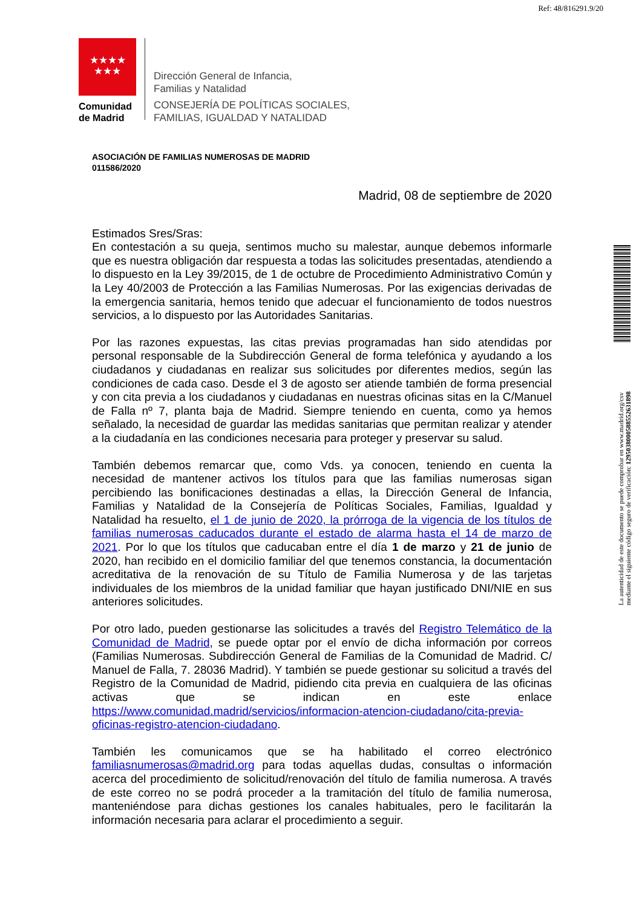Ref: 48/816291.9/20
★★★★
★★★
Comunidad
de Madrid
Dirección General de Infancia,
Familias y Natalidad
CONSEJERÍA DE POLÍTICAS SOCIALES,
FAMILIAS, IGUALDAD Y NATALIDAD
ASOCIACIÓN DE FAMILIAS NUMEROSAS DE MADRID
011586/2020
Madrid, 08 de septiembre de 2020
Estimados Sres/Sras:
En contestación a su queja, sentimos mucho su malestar, aunque debemos informarle que es nuestra obligación dar respuesta a todas las solicitudes presentadas, atendiendo a lo dispuesto en la Ley 39/2015, de 1 de octubre de Procedimiento Administrativo Común y la Ley 40/2003 de Protección a las Familias Numerosas. Por las exigencias derivadas de la emergencia sanitaria, hemos tenido que adecuar el funcionamiento de todos nuestros servicios, a lo dispuesto por las Autoridades Sanitarias.
Por las razones expuestas, las citas previas programadas han sido atendidas por personal responsable de la Subdirección General de forma telefónica y ayudando a los ciudadanos y ciudadanas en realizar sus solicitudes por diferentes medios, según las condiciones de cada caso. Desde el 3 de agosto ser atiende también de forma presencial y con cita previa a los ciudadanos y ciudadanas en nuestras oficinas sitas en la C/Manuel de Falla nº 7, planta baja de Madrid. Siempre teniendo en cuenta, como ya hemos señalado, la necesidad de guardar las medidas sanitarias que permitan realizar y atender a la ciudadanía en las condiciones necesaria para proteger y preservar su salud.
También debemos remarcar que, como Vds. ya conocen, teniendo en cuenta la necesidad de mantener activos los títulos para que las familias numerosas sigan percibiendo las bonificaciones destinadas a ellas, la Dirección General de Infancia, Familias y Natalidad de la Consejería de Políticas Sociales, Familias, Igualdad y Natalidad ha resuelto, el 1 de junio de 2020, la prórroga de la vigencia de los títulos de familias numerosas caducados durante el estado de alarma hasta el 14 de marzo de 2021. Por lo que los títulos que caducaban entre el día 1 de marzo y 21 de junio de 2020, han recibido en el domicilio familiar del que tenemos constancia, la documentación acreditativa de la renovación de su Título de Familia Numerosa y de las tarjetas individuales de los miembros de la unidad familiar que hayan justificado DNI/NIE en sus anteriores solicitudes.
Por otro lado, pueden gestionarse las solicitudes a través del Registro Telemático de la Comunidad de Madrid, se puede optar por el envío de dicha información por correos (Familias Numerosas. Subdirección General de Familias de la Comunidad de Madrid. C/ Manuel de Falla, 7. 28036 Madrid). Y también se puede gestionar su solicitud a través del Registro de la Comunidad de Madrid, pidiendo cita previa en cualquiera de las oficinas activas que se indican en este enlace https://www.comunidad.madrid/servicios/informacion-atencion-ciudadano/cita-previa-oficinas-registro-atencion-ciudadano.
También les comunicamos que se ha habilitado el correo electrónico familiasnumerosas@madrid.org para todas aquellas dudas, consultas o información acerca del procedimiento de solicitud/renovación del título de familia numerosa. A través de este correo no se podrá proceder a la tramitación del título de familia numerosa, manteniéndose para dichas gestiones los canales habituales, pero le facilitarán la información necesaria para aclarar el procedimiento a seguir.
La autenticidad de este documento se puede comprobar en www.madrid.org/csv
mediante el siguiente código seguro de verificación: 1295038000588552631898